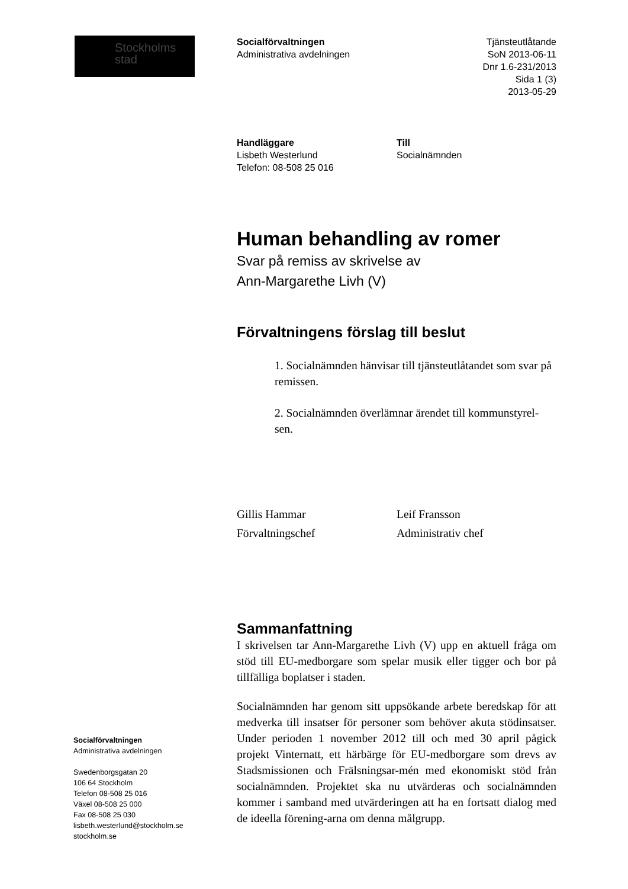Stockholms
stad
Socialförvaltningen
Administrativa avdelningen
Swedenborgsgatan 20
106 64 Stockholm
Telefon 08-508 25 016
Växel 08-508 25 000
Fax 08-508 25 030
lisbeth.westerlund@stockholm.se
stockholm.se
Socialförvaltningen
Administrativa avdelningen
Tjänsteutlåtande
SoN 2013-06-11
Dnr 1.6-231/2013
Sida 1 (3)
2013-05-29
Handläggare
Lisbeth Westerlund
Telefon: 08-508 25 016
Till
Socialnämnden
Human behandling av romer
Svar på remiss av skrivelse av
Ann-Margarethe Livh (V)
Förvaltningens förslag till beslut
1. Socialnämnden hänvisar till tjänsteutlåtandet som svar på remissen.
2. Socialnämnden överlämnar ärendet till kommunstyrel-sen.
Gillis Hammar
Förvaltningschef
Leif Fransson
Administrativ chef
Sammanfattning
I skrivelsen tar Ann-Margarethe Livh (V) upp en aktuell fråga om stöd till EU-medborgare som spelar musik eller tigger och bor på tillfälliga boplatser i staden.
Socialnämnden har genom sitt uppsökande arbete beredskap för att medverka till insatser för personer som behöver akuta stödinsatser. Under perioden 1 november 2012 till och med 30 april pågick projekt Vinternatt, ett härbärge för EU-medborgare som drevs av Stadsmissionen och Frälsningsar-mén med ekonomiskt stöd från socialnämnden. Projektet ska nu utvärderas och socialnämnden kommer i samband med utvärderingen att ha en fortsatt dialog med de ideella förening-arna om denna målgrupp.